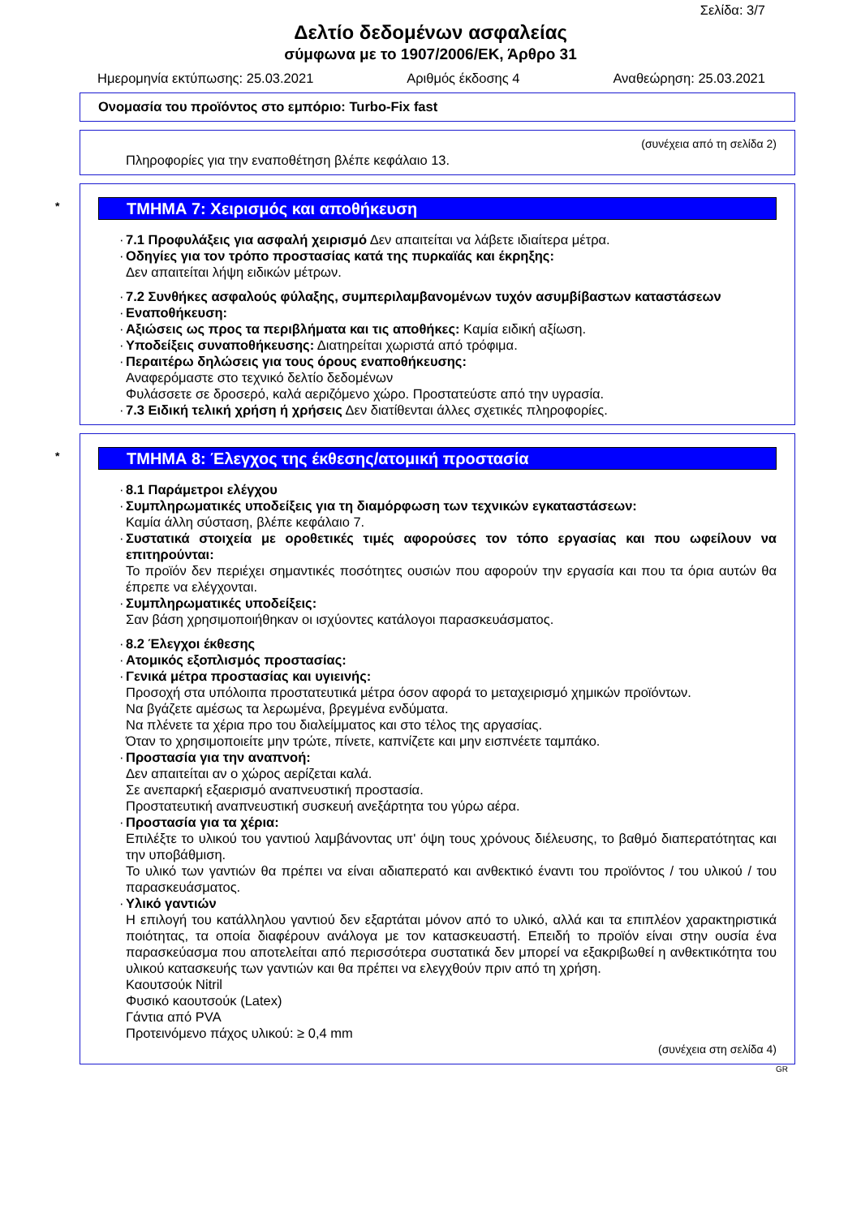Σελίδα: 3/7
Δελτίο δεδομένων ασφαλείας
σύμφωνα με το 1907/2006/ΕΚ, Άρθρο 31
Ημερομηνία εκτύπωσης: 25.03.2021 Αριθμός έκδοσης 4 Αναθεώρηση: 25.03.2021
Ονομασία του προϊόντος στο εμπόριο: Turbo-Fix fast
(συνέχεια από τη σελίδα 2)
Πληροφορίες για την εναποθέτηση βλέπε κεφάλαιο 13.
* ΤΜΗΜΑ 7: Χειρισμός και αποθήκευση
· 7.1 Προφυλάξεις για ασφαλή χειρισμό Δεν απαιτείται να λάβετε ιδιαίτερα μέτρα.
· Οδηγίες για τον τρόπο προστασίας κατά της πυρκαϊάς και έκρηξης:
Δεν απαιτείται λήψη ειδικών μέτρων.
· 7.2 Συνθήκες ασφαλούς φύλαξης, συμπεριλαμβανομένων τυχόν ασυμβίβαστων καταστάσεων
· Εναποθήκευση:
· Αξιώσεις ως προς τα περιβλήματα και τις αποθήκες: Καμία ειδική αξίωση.
· Υποδείξεις συναποθήκευσης: Διατηρείται χωριστά από τρόφιμα.
· Περαιτέρω δηλώσεις για τους όρους εναποθήκευσης:
Αναφερόμαστε στο τεχνικό δελτίο δεδομένων
Φυλάσσετε σε δροσερό, καλά αεριζόμενο χώρο. Προστατεύστε από την υγρασία.
· 7.3 Ειδική τελική χρήση ή χρήσεις Δεν διατίθενται άλλες σχετικές πληροφορίες.
* ΤΜΗΜΑ 8: Έλεγχος της έκθεσης/ατομική προστασία
· 8.1 Παράμετροι ελέγχου
· Συμπληρωματικές υποδείξεις για τη διαμόρφωση των τεχνικών εγκαταστάσεων:
Καμία άλλη σύσταση, βλέπε κεφάλαιο 7.
· Συστατικά στοιχεία με οροθετικές τιμές αφορούσες τον τόπο εργασίας και που ωφείλουν να επιτηρούνται:
Το προϊόν δεν περιέχει σημαντικές ποσότητες ουσιών που αφορούν την εργασία και που τα όρια αυτών θα έπρεπε να ελέγχονται.
· Συμπληρωματικές υποδείξεις:
Σαν βάση χρησιμοποιήθηκαν οι ισχύοντες κατάλογοι παρασκευάσματος.
· 8.2 Έλεγχοι έκθεσης
· Ατομικός εξοπλισμός προστασίας:
· Γενικά μέτρα προστασίας και υγιεινής:
Προσοχή στα υπόλοιπα προστατευτικά μέτρα όσον αφορά το μεταχειρισμό χημικών προϊόντων.
Να βγάζετε αμέσως τα λερωμένα, βρεγμένα ενδύματα.
Να πλένετε τα χέρια προ του διαλείμματος και στο τέλος της αργασίας.
Όταν το χρησιμοποιείτε μην τρώτε, πίνετε, καπνίζετε και μην εισπνέετε ταμπάκο.
· Προστασία για την αναπνοή:
Δεν απαιτείται αν ο χώρος αερίζεται καλά.
Σε ανεπαρκή εξαερισμό αναπνευστική προστασία.
Προστατευτική αναπνευστική συσκευή ανεξάρτητα του γύρω αέρα.
· Προστασία για τα χέρια:
Επιλέξτε το υλικού του γαντιού λαμβάνοντας υπ' όψη τους χρόνους διέλευσης, το βαθμό διαπερατότητας και την υποβάθμιση.
Το υλικό των γαντιών θα πρέπει να είναι αδιαπερατό και ανθεκτικό έναντι του προϊόντος / του υλικού / του παρασκευάσματος.
· Υλικό γαντιών
Η επιλογή του κατάλληλου γαντιού δεν εξαρτάται μόνον από το υλικό, αλλά και τα επιπλέον χαρακτηριστικά ποιότητας, τα οποία διαφέρουν ανάλογα με τον κατασκευαστή. Επειδή το προϊόν είναι στην ουσία ένα παρασκεύασμα που αποτελείται από περισσότερα συστατικά δεν μπορεί να εξακριβωθεί η ανθεκτικότητα του υλικού κατασκευής των γαντιών και θα πρέπει να ελεγχθούν πριν από τη χρήση.
Καουτσούκ Nitril
Φυσικό καουτσούκ (Latex)
Γάντια από PVA
Προτεινόμενο πάχος υλικού: ≥ 0,4 mm
(συνέχεια στη σελίδα 4)
GR